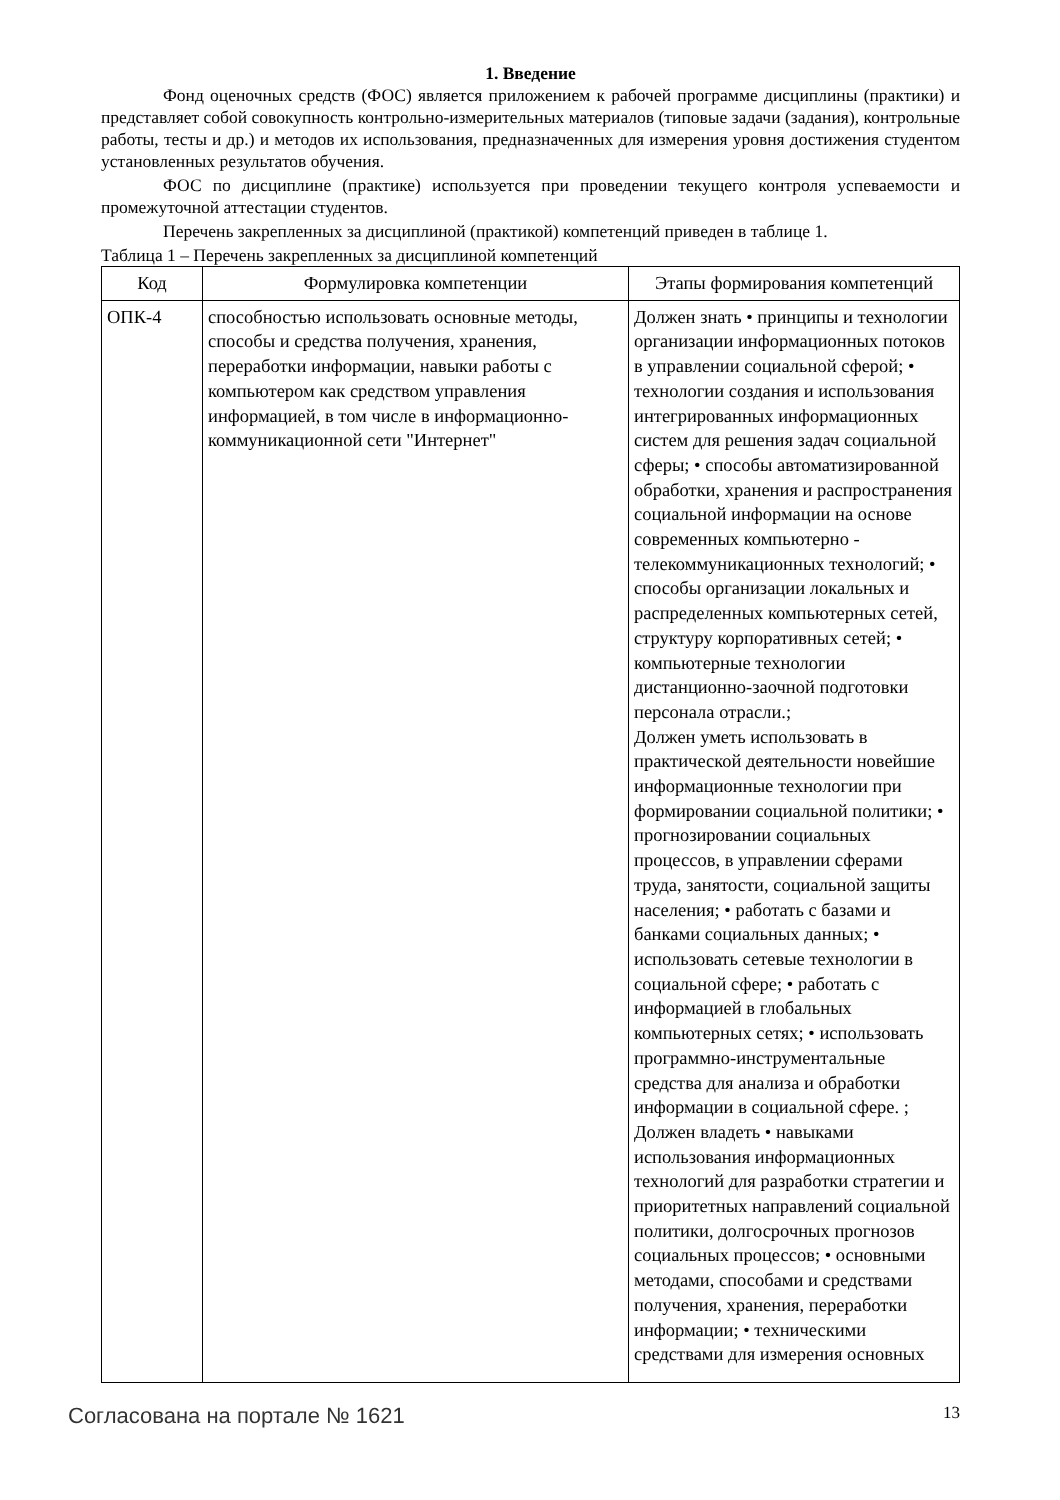1. Введение
Фонд оценочных средств (ФОС) является приложением к рабочей программе дисциплины (практики) и представляет собой совокупность контрольно-измерительных материалов (типовые задачи (задания), контрольные работы, тесты и др.) и методов их использования, предназначенных для измерения уровня достижения студентом установленных результатов обучения.
ФОС по дисциплине (практике) используется при проведении текущего контроля успеваемости и промежуточной аттестации студентов.
Перечень закрепленных за дисциплиной (практикой) компетенций приведен в таблице 1.
Таблица 1 – Перечень закрепленных за дисциплиной компетенций
| Код | Формулировка компетенции | Этапы формирования компетенций |
| --- | --- | --- |
| ОПК-4 | способностью использовать основные методы, способы и средства получения, хранения, переработки информации, навыки работы с компьютером как средством управления информацией, в том числе в информационно-коммуникационной сети "Интернет" | Должен знать • принципы и технологии организации информационных потоков в управлении социальной сферой; • технологии создания и использования интегрированных информационных систем для решения задач социальной сферы; • способы автоматизированной обработки, хранения и распространения социальной информации на основе современных компьютерно - телекоммуникационных технологий; • способы организации локальных и распределенных компьютерных сетей, структуру корпоративных сетей; • компьютерные технологии дистанционно-заочной подготовки персонала отрасли.; Должен уметь использовать в практической деятельности новейшие информационные технологии при формировании социальной политики; • прогнозировании социальных процессов, в управлении сферами труда, занятости, социальной защиты населения; • работать с базами и банками социальных данных; • использовать сетевые технологии в социальной сфере; • работать с информацией в глобальных компьютерных сетях; • использовать программно-инструментальные средства для анализа и обработки информации в социальной сфере. ; Должен владеть • навыками использования информационных технологий для разработки стратегии и приоритетных направлений социальной политики, долгосрочных прогнозов социальных процессов; • основными методами, способами и средствами получения, хранения, переработки информации; • техническими средствами для измерения основных |
Согласована на портале № 1621 13